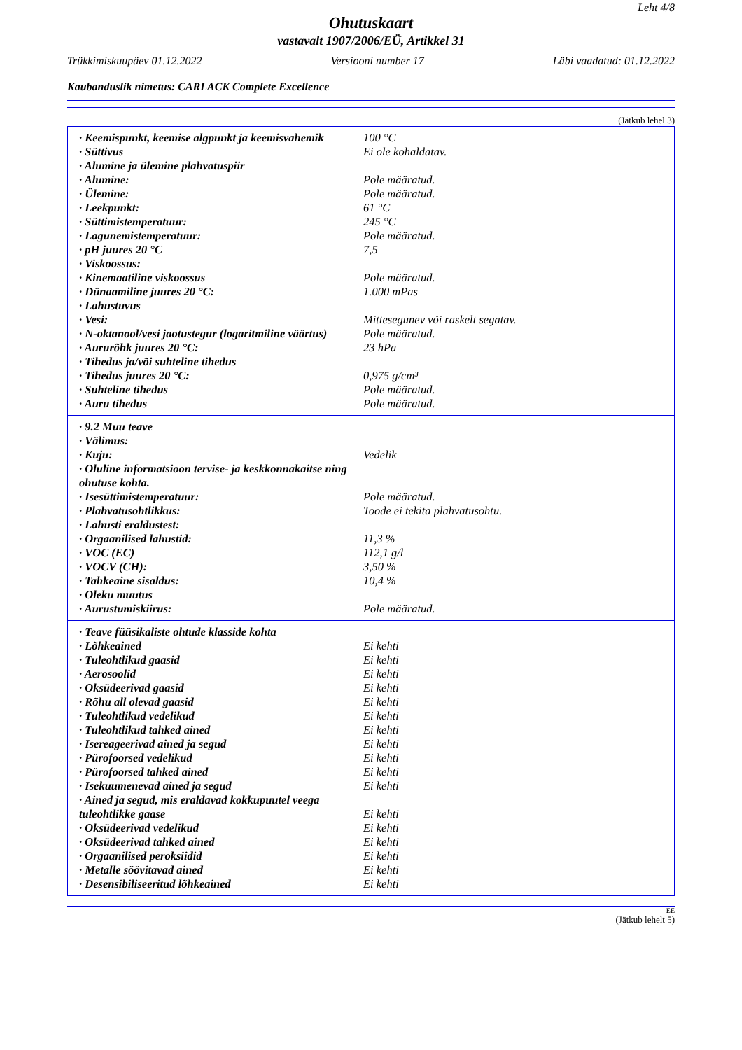Leht 4/8
Ohutuskaart
vastavalt 1907/2006/EÜ, Artikkel 31
Trükkimiskuupäev 01.12.2022 Versiooni number 17 Läbi vaadatud: 01.12.2022
Kaubanduslik nimetus: CARLACK Complete Excellence
(Jätkub lehel 3)
| · Keemispunkt, keemise algpunkt ja keemisvahemik | 100 °C |
| · Süttivus | Ei ole kohaldatav. |
| · Alumine ja ülemine plahvatuspiir | |
| · Alumine: | Pole määratud. |
| · Ülemine: | Pole määratud. |
| · Leekpunkt: | 61 °C |
| · Süttimistemperatuur: | 245 °C |
| · Lagunemistemperatuur: | Pole määratud. |
| · pH juures 20 °C | 7,5 |
| · Viskoossus: | |
| · Kinemaatiline viskoossus | Pole määratud. |
| · Dünaamiline juures 20 °C: | 1.000 mPas |
| · Lahustuvus | |
| · Vesi: | Mittesegunev või raskelt segatav. |
| · N-oktanool/vesi jaotustegur (logaritmiline väärtus) | Pole määratud. |
| · Aururõhk juures 20 °C: | 23 hPa |
| · Tihedus ja/või suhteline tihedus | |
| · Tihedus juures 20 °C: | 0,975 g/cm³ |
| · Suhteline tihedus | Pole määratud. |
| · Auru tihedus | Pole määratud. |
| · 9.2 Muu teave | |
| · Välimus: | |
| · Kuju: | Vedelik |
| · Oluline informatsioon tervise- ja keskkonnakaitse ning ohutuse kohta. | |
| · Isesüttimistemperatuur: | Pole määratud. |
| · Plahvatusohtlikkus: | Toode ei tekita plahvatusohtu. |
| · Lahusti eraldustest: | |
| · Orgaanilised lahustid: | 11,3 % |
| · VOC (EC) | 112,1 g/l |
| · VOCV (CH): | 3,50 % |
| · Tahkeaine sisaldus: | 10,4 % |
| · Oleku muutus | |
| · Aurustumiskiirus: | Pole määratud. |
| · Teave füüsikaliste ohtude klasside kohta | |
| · Lõhkeained | Ei kehti |
| · Tuleohtlikud gaasid | Ei kehti |
| · Aerosoolid | Ei kehti |
| · Oksüdeerivad gaasid | Ei kehti |
| · Rõhu all olevad gaasid | Ei kehti |
| · Tuleohtlikud vedelikud | Ei kehti |
| · Tuleohtlikud tahked ained | Ei kehti |
| · Isereageerivad ained ja segud | Ei kehti |
| · Pürofoorsed vedelikud | Ei kehti |
| · Pürofoorsed tahked ained | Ei kehti |
| · Isekuumenevad ained ja segud | Ei kehti |
| · Ained ja segud, mis eraldavad kokkupuutel veega tuleohtlikke gaase | Ei kehti |
| · Oksüdeerivad vedelikud | Ei kehti |
| · Oksüdeerivad tahked ained | Ei kehti |
| · Orgaanilised peroksiidid | Ei kehti |
| · Metalle söövitavad ained | Ei kehti |
| · Desensibiliseeritud lõhkeained | Ei kehti |
EE
(Jätkub lehelt 5)